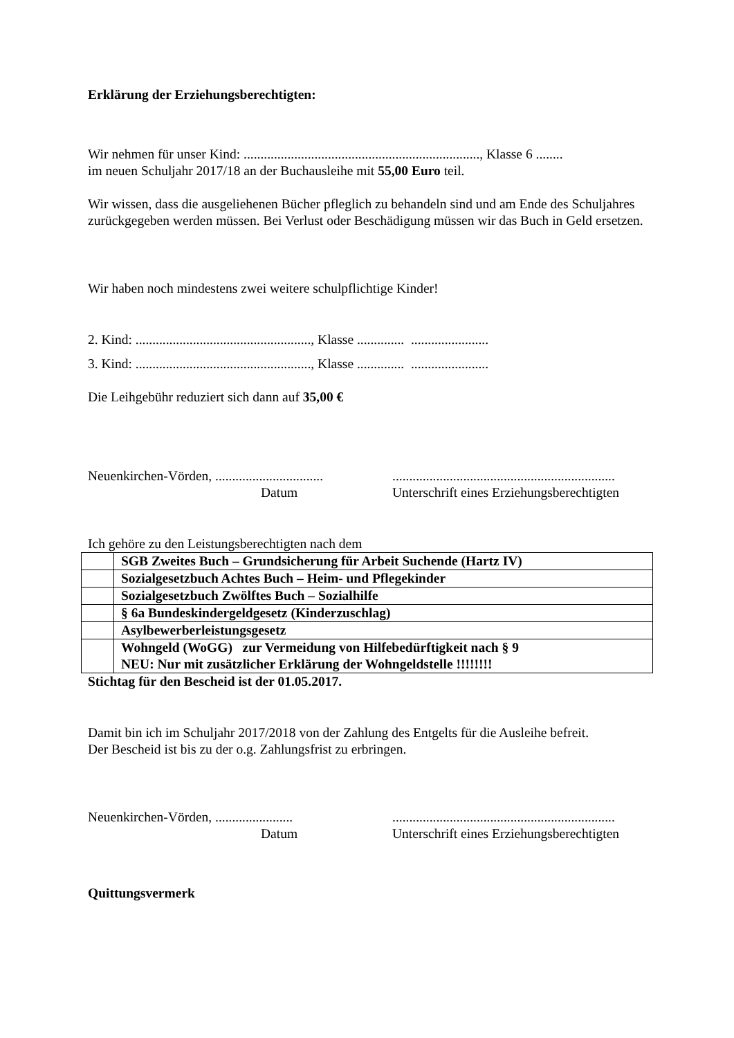Erklärung der Erziehungsberechtigten:
Wir nehmen für unser Kind: ......................................................................, Klasse 6 ........
im neuen Schuljahr 2017/18 an der Buchausleihe mit 55,00 Euro teil.
Wir wissen, dass die ausgeliehenen Bücher pfleglich zu behandeln sind und am Ende des Schuljahres zurückgegeben werden müssen. Bei Verlust oder Beschädigung müssen wir das Buch in Geld ersetzen.
Wir haben noch mindestens zwei weitere schulpflichtige Kinder!
2. Kind: ...................................................., Klasse .............. .......................
3. Kind: ...................................................., Klasse .............. .......................
Die Leihgebühr reduziert sich dann auf 35,00 €
Neuenkirchen-Vörden, ................................
Datum
..................................................................
Unterschrift eines Erziehungsberechtigten
Ich gehöre zu den Leistungsberechtigten nach dem
| | SGB Zweites Buch – Grundsicherung für Arbeit Suchende (Hartz IV) |
| | Sozialgesetzbuch Achtes Buch – Heim- und Pflegekinder |
| | Sozialgesetzbuch Zwölftes Buch – Sozialhilfe |
| | § 6a Bundeskindergeldgesetz (Kinderzuschlag) |
| | Asylbewerberleistungsgesetz |
| | Wohngeld (WoGG) zur Vermeidung von Hilfebedürftigkeit nach § 9 NEU: Nur mit zusätzlicher Erklärung der Wohngeldstelle !!!!!!!! |
Stichtag für den Bescheid ist der 01.05.2017.
Damit bin ich im Schuljahr 2017/2018 von der Zahlung des Entgelts für die Ausleihe befreit.
Der Bescheid ist bis zu der o.g. Zahlungsfrist zu erbringen.
Neuenkirchen-Vörden, .......................
Datum
..................................................................
Unterschrift eines Erziehungsberechtigten
Quittungsvermerk